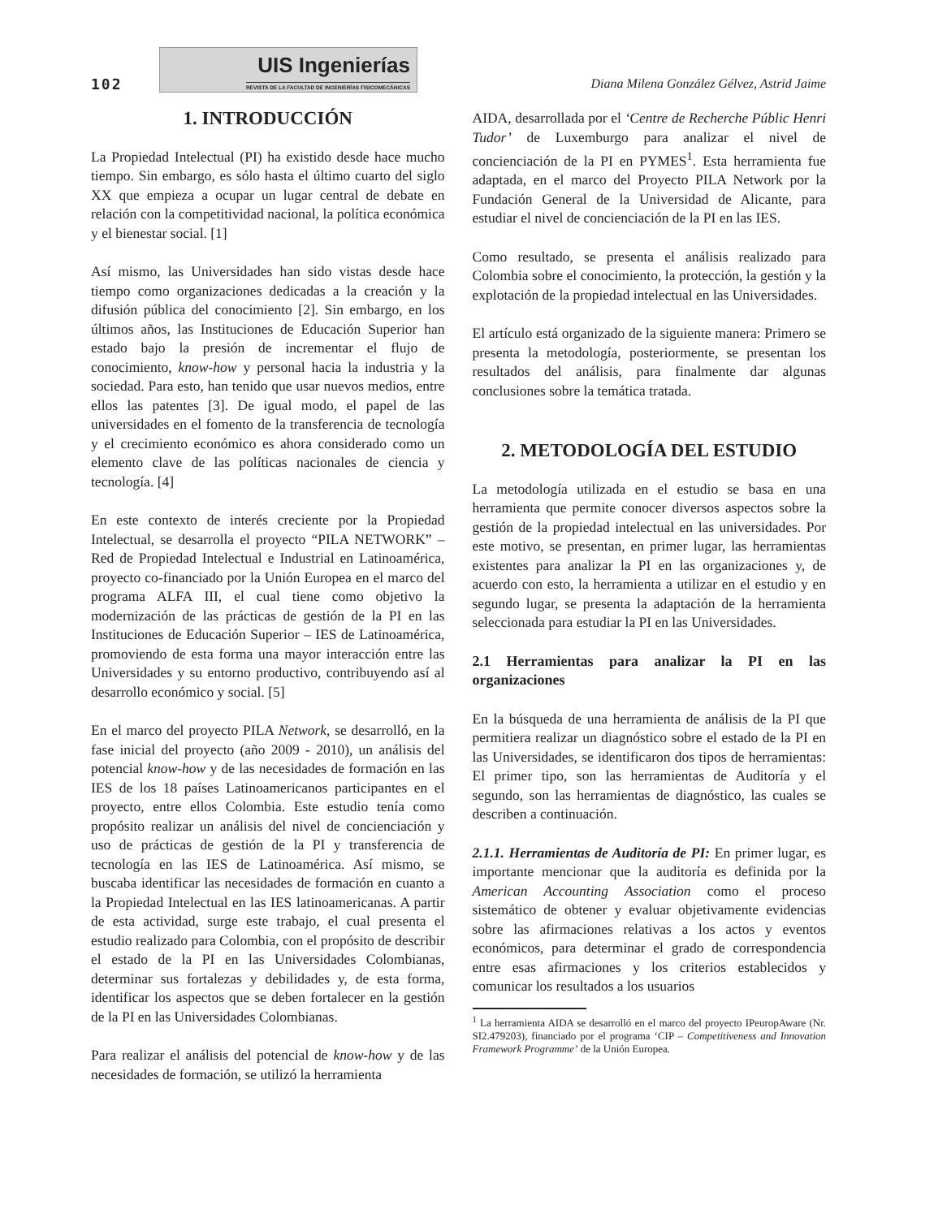102
UIS Ingenierías
REVISTA DE LA FACULTAD DE INGENIERÍAS FISICOMECÁNICAS
Diana Milena González Gélvez, Astrid Jaime
1. INTRODUCCIÓN
La Propiedad Intelectual (PI) ha existido desde hace mucho tiempo. Sin embargo, es sólo hasta el último cuarto del siglo XX que empieza a ocupar un lugar central de debate en relación con la competitividad nacional, la política económica y el bienestar social. [1]
Así mismo, las Universidades han sido vistas desde hace tiempo como organizaciones dedicadas a la creación y la difusión pública del conocimiento [2]. Sin embargo, en los últimos años, las Instituciones de Educación Superior han estado bajo la presión de incrementar el flujo de conocimiento, know-how y personal hacia la industria y la sociedad. Para esto, han tenido que usar nuevos medios, entre ellos las patentes [3]. De igual modo, el papel de las universidades en el fomento de la transferencia de tecnología y el crecimiento económico es ahora considerado como un elemento clave de las políticas nacionales de ciencia y tecnología. [4]
En este contexto de interés creciente por la Propiedad Intelectual, se desarrolla el proyecto “PILA NETWORK” – Red de Propiedad Intelectual e Industrial en Latinoamérica, proyecto co-financiado por la Unión Europea en el marco del programa ALFA III, el cual tiene como objetivo la modernización de las prácticas de gestión de la PI en las Instituciones de Educación Superior – IES de Latinoamérica, promoviendo de esta forma una mayor interacción entre las Universidades y su entorno productivo, contribuyendo así al desarrollo económico y social. [5]
En el marco del proyecto PILA Network, se desarrolló, en la fase inicial del proyecto (año 2009 - 2010), un análisis del potencial know-how y de las necesidades de formación en las IES de los 18 países Latinoamericanos participantes en el proyecto, entre ellos Colombia. Este estudio tenía como propósito realizar un análisis del nivel de concienciación y uso de prácticas de gestión de la PI y transferencia de tecnología en las IES de Latinoamérica. Así mismo, se buscaba identificar las necesidades de formación en cuanto a la Propiedad Intelectual en las IES latinoamericanas. A partir de esta actividad, surge este trabajo, el cual presenta el estudio realizado para Colombia, con el propósito de describir el estado de la PI en las Universidades Colombianas, determinar sus fortalezas y debilidades y, de esta forma, identificar los aspectos que se deben fortalecer en la gestión de la PI en las Universidades Colombianas.
Para realizar el análisis del potencial de know-how y de las necesidades de formación, se utilizó la herramienta
AIDA, desarrollada por el ‘Centre de Recherche Públic Henri Tudor’ de Luxemburgo para analizar el nivel de concienciación de la PI en PYMES<sup>1</sup>. Esta herramienta fue adaptada, en el marco del Proyecto PILA Network por la Fundación General de la Universidad de Alicante, para estudiar el nivel de concienciación de la PI en las IES.
Como resultado, se presenta el análisis realizado para Colombia sobre el conocimiento, la protección, la gestión y la explotación de la propiedad intelectual en las Universidades.
El artículo está organizado de la siguiente manera: Primero se presenta la metodología, posteriormente, se presentan los resultados del análisis, para finalmente dar algunas conclusiones sobre la temática tratada.
2. METODOLOGÍA DEL ESTUDIO
La metodología utilizada en el estudio se basa en una herramienta que permite conocer diversos aspectos sobre la gestión de la propiedad intelectual en las universidades. Por este motivo, se presentan, en primer lugar, las herramientas existentes para analizar la PI en las organizaciones y, de acuerdo con esto, la herramienta a utilizar en el estudio y en segundo lugar, se presenta la adaptación de la herramienta seleccionada para estudiar la PI en las Universidades.
2.1 Herramientas para analizar la PI en las organizaciones
En la búsqueda de una herramienta de análisis de la PI que permitiera realizar un diagnóstico sobre el estado de la PI en las Universidades, se identificaron dos tipos de herramientas: El primer tipo, son las herramientas de Auditoría y el segundo, son las herramientas de diagnóstico, las cuales se describen a continuación.
2.1.1. Herramientas de Auditoría de PI: En primer lugar, es importante mencionar que la auditoría es definida por la American Accounting Association como el proceso sistemático de obtener y evaluar objetivamente evidencias sobre las afirmaciones relativas a los actos y eventos económicos, para determinar el grado de correspondencia entre esas afirmaciones y los criterios establecidos y comunicar los resultados a los usuarios
<sup>1</sup> La herramienta AIDA se desarrolló en el marco del proyecto IPeuropAware (Nr. SI2.479203), financiado por el programa ‘CIP – Competitiveness and Innovation Framework Programme’ de la Unión Europea.